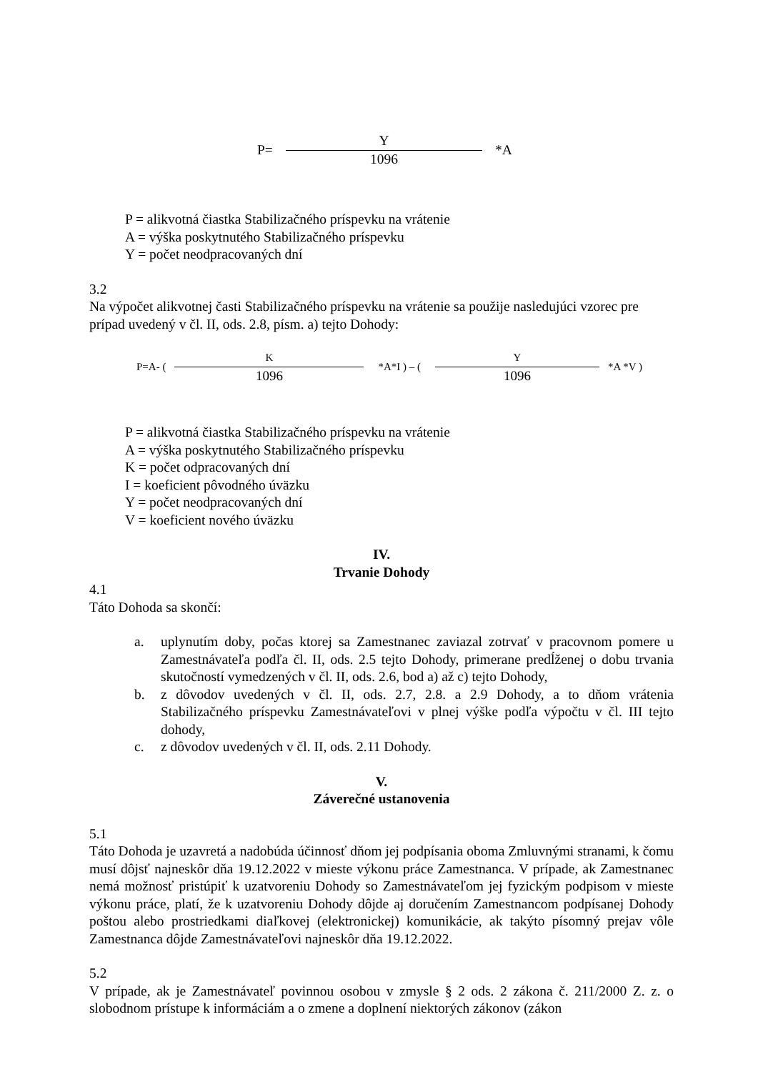P= Y
1096
*A
P = alikvotná čiastka Stabilizačného príspevku na vrátenie
A = výška poskytnutého Stabilizačného príspevku
Y = počet neodpracovaných dní
3.2
Na výpočet alikvotnej časti Stabilizačného príspevku na vrátenie sa použije nasledujúci vzorec pre prípad uvedený v čl. II, ods. 2.8, písm. a) tejto Dohody:
P=A- ( K
1096
*A*I ) – ( Y
1096
*A *V )
P = alikvotná čiastka Stabilizačného príspevku na vrátenie
A = výška poskytnutého Stabilizačného príspevku
K = počet odpracovaných dní
I = koeficient pôvodného úväzku
Y = počet neodpracovaných dní
V = koeficient nového úväzku
IV.
Trvanie Dohody
4.1
Táto Dohoda sa skončí:
a. uplynutím doby, počas ktorej sa Zamestnanec zaviazal zotrvať v pracovnom pomere u Zamestnávateľa podľa čl. II, ods. 2.5 tejto Dohody, primerane predĺženej o dobu trvania skutočností vymedzených v čl. II, ods. 2.6, bod a) až c) tejto Dohody,
b. z dôvodov uvedených v čl. II, ods. 2.7, 2.8. a 2.9 Dohody, a to dňom vrátenia Stabilizačného príspevku Zamestnávateľovi v plnej výške podľa výpočtu v čl. III tejto dohody,
c. z dôvodov uvedených v čl. II, ods. 2.11 Dohody.
V.
Záverečné ustanovenia
5.1
Táto Dohoda je uzavretá a nadobúda účinnosť dňom jej podpísania oboma Zmluvnými stranami, k čomu musí dôjsť najneskôr dňa 19.12.2022 v mieste výkonu práce Zamestnanca. V prípade, ak Zamestnanec nemá možnosť pristúpiť k uzatvoreniu Dohody so Zamestnávateľom jej fyzickým podpisom v mieste výkonu práce, platí, že k uzatvoreniu Dohody dôjde aj doručením Zamestnancom podpísanej Dohody poštou alebo prostriedkami diaľkovej (elektronickej) komunikácie, ak takýto písomný prejav vôle Zamestnanca dôjde Zamestnávateľovi najneskôr dňa 19.12.2022.
5.2
V prípade, ak je Zamestnávateľ povinnou osobou v zmysle § 2 ods. 2 zákona č. 211/2000 Z. z. o slobodnom prístupe k informáciám a o zmene a doplnení niektorých zákonov (zákon